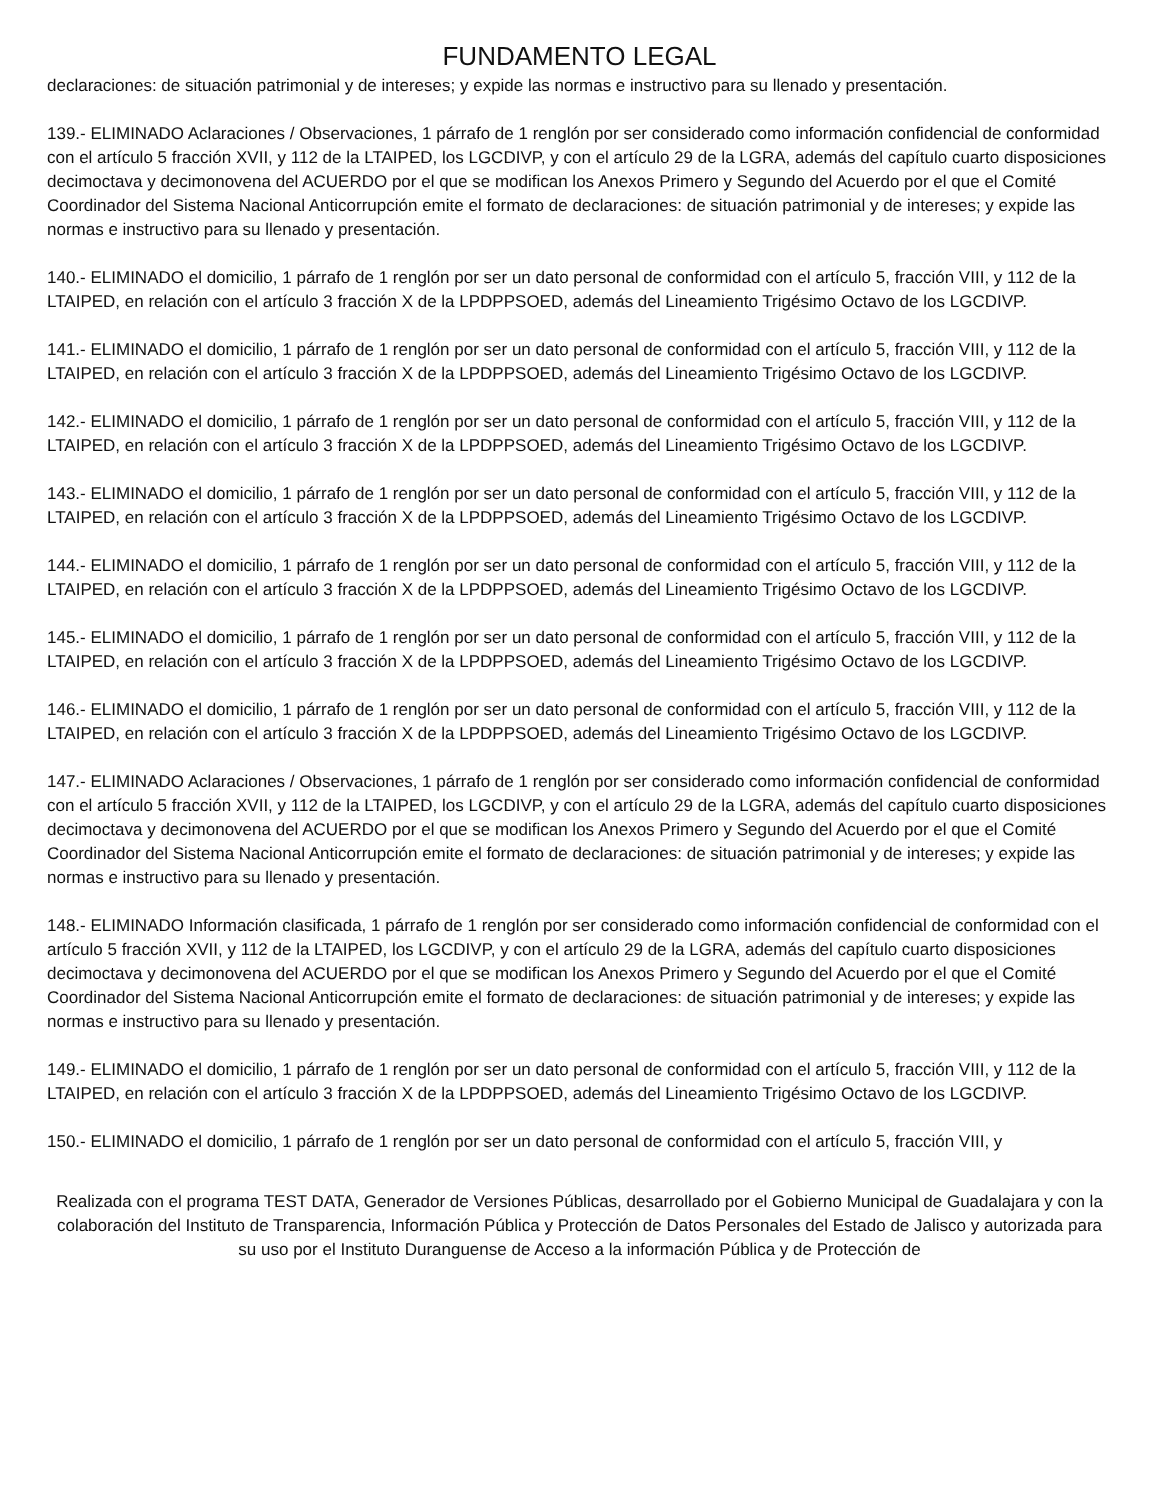FUNDAMENTO LEGAL
declaraciones: de situación patrimonial y de intereses; y expide las normas e instructivo para su llenado y presentación.
139.- ELIMINADO Aclaraciones / Observaciones, 1 párrafo de 1 renglón por ser considerado como información confidencial de conformidad con el artículo 5 fracción XVII, y 112 de la LTAIPED, los LGCDIVP, y con el artículo 29 de la LGRA, además del capítulo cuarto disposiciones decimoctava y decimonovena del ACUERDO por el que se modifican los Anexos Primero y Segundo del Acuerdo por el que el Comité Coordinador del Sistema Nacional Anticorrupción emite el formato de declaraciones: de situación patrimonial y de intereses; y expide las normas e instructivo para su llenado y presentación.
140.- ELIMINADO el domicilio, 1 párrafo de 1 renglón por ser un dato personal de conformidad con el artículo 5, fracción VIII, y 112 de la LTAIPED, en relación con el artículo 3 fracción X de la LPDPPSOED, además del Lineamiento Trigésimo Octavo de los LGCDIVP.
141.- ELIMINADO el domicilio, 1 párrafo de 1 renglón por ser un dato personal de conformidad con el artículo 5, fracción VIII, y 112 de la LTAIPED, en relación con el artículo 3 fracción X de la LPDPPSOED, además del Lineamiento Trigésimo Octavo de los LGCDIVP.
142.- ELIMINADO el domicilio, 1 párrafo de 1 renglón por ser un dato personal de conformidad con el artículo 5, fracción VIII, y 112 de la LTAIPED, en relación con el artículo 3 fracción X de la LPDPPSOED, además del Lineamiento Trigésimo Octavo de los LGCDIVP.
143.- ELIMINADO el domicilio, 1 párrafo de 1 renglón por ser un dato personal de conformidad con el artículo 5, fracción VIII, y 112 de la LTAIPED, en relación con el artículo 3 fracción X de la LPDPPSOED, además del Lineamiento Trigésimo Octavo de los LGCDIVP.
144.- ELIMINADO el domicilio, 1 párrafo de 1 renglón por ser un dato personal de conformidad con el artículo 5, fracción VIII, y 112 de la LTAIPED, en relación con el artículo 3 fracción X de la LPDPPSOED, además del Lineamiento Trigésimo Octavo de los LGCDIVP.
145.- ELIMINADO el domicilio, 1 párrafo de 1 renglón por ser un dato personal de conformidad con el artículo 5, fracción VIII, y 112 de la LTAIPED, en relación con el artículo 3 fracción X de la LPDPPSOED, además del Lineamiento Trigésimo Octavo de los LGCDIVP.
146.- ELIMINADO el domicilio, 1 párrafo de 1 renglón por ser un dato personal de conformidad con el artículo 5, fracción VIII, y 112 de la LTAIPED, en relación con el artículo 3 fracción X de la LPDPPSOED, además del Lineamiento Trigésimo Octavo de los LGCDIVP.
147.- ELIMINADO Aclaraciones / Observaciones, 1 párrafo de 1 renglón por ser considerado como información confidencial de conformidad con el artículo 5 fracción XVII, y 112 de la LTAIPED, los LGCDIVP, y con el artículo 29 de la LGRA, además del capítulo cuarto disposiciones decimoctava y decimonovena del ACUERDO por el que se modifican los Anexos Primero y Segundo del Acuerdo por el que el Comité Coordinador del Sistema Nacional Anticorrupción emite el formato de declaraciones: de situación patrimonial y de intereses; y expide las normas e instructivo para su llenado y presentación.
148.- ELIMINADO Información clasificada, 1 párrafo de 1 renglón por ser considerado como información confidencial de conformidad con el artículo 5 fracción XVII, y 112 de la LTAIPED, los LGCDIVP, y con el artículo 29 de la LGRA, además del capítulo cuarto disposiciones decimoctava y decimonovena del ACUERDO por el que se modifican los Anexos Primero y Segundo del Acuerdo por el que el Comité Coordinador del Sistema Nacional Anticorrupción emite el formato de declaraciones: de situación patrimonial y de intereses; y expide las normas e instructivo para su llenado y presentación.
149.- ELIMINADO el domicilio, 1 párrafo de 1 renglón por ser un dato personal de conformidad con el artículo 5, fracción VIII, y 112 de la LTAIPED, en relación con el artículo 3 fracción X de la LPDPPSOED, además del Lineamiento Trigésimo Octavo de los LGCDIVP.
150.- ELIMINADO el domicilio, 1 párrafo de 1 renglón por ser un dato personal de conformidad con el artículo 5, fracción VIII, y
Realizada con el programa TEST DATA, Generador de Versiones Públicas, desarrollado por el Gobierno Municipal de Guadalajara y con la colaboración del Instituto de Transparencia, Información Pública y Protección de Datos Personales del Estado de Jalisco y autorizada para su uso por el Instituto Duranguense de Acceso a la información Pública y de Protección de